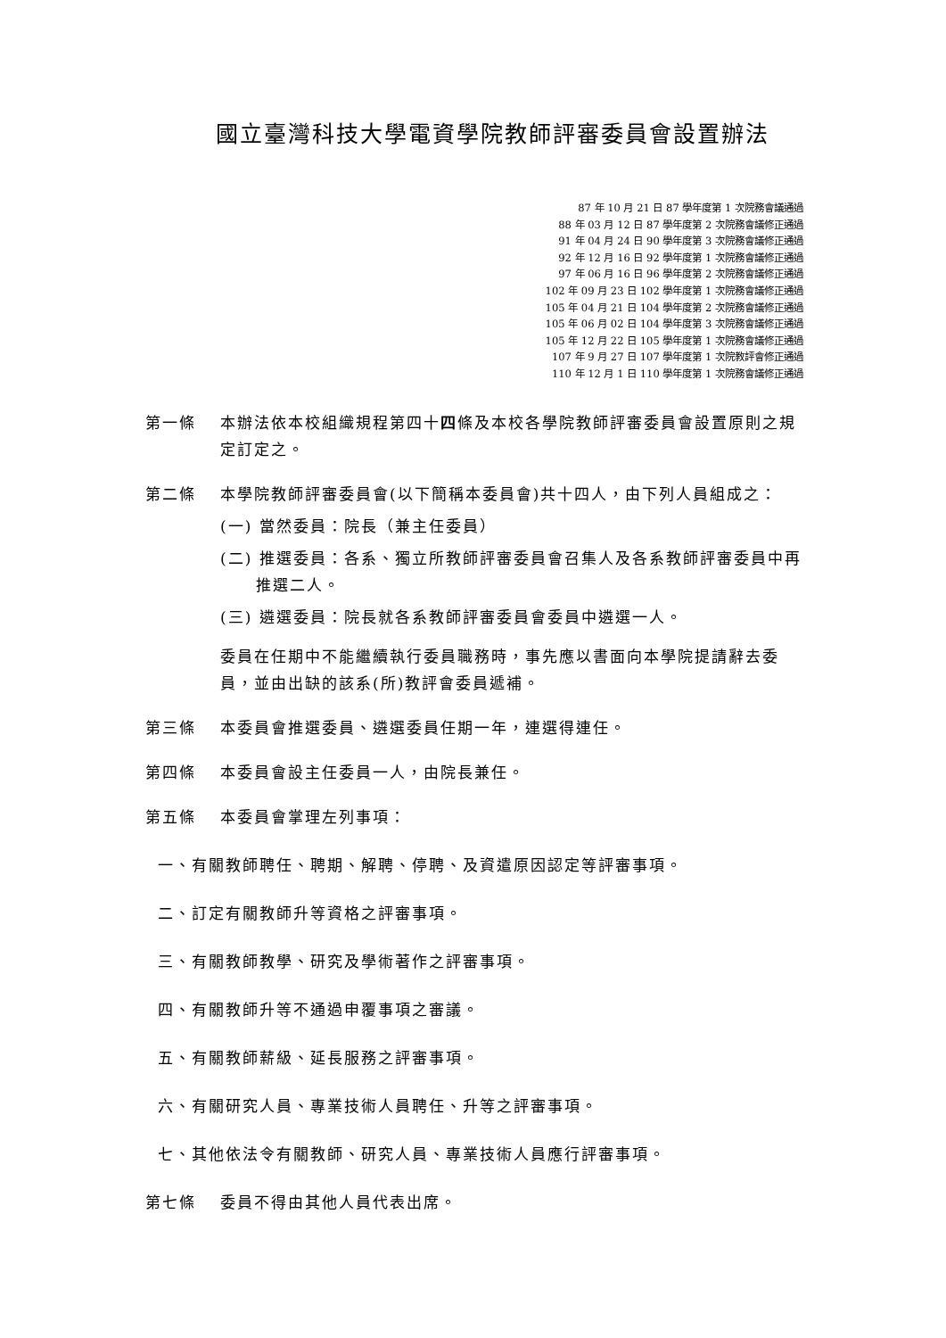國立臺灣科技大學電資學院教師評審委員會設置辦法
87 年 10 月 21 日 87 學年度第 1 次院務會議通過
88 年 03 月 12 日 87 學年度第 2 次院務會議修正通過
91 年 04 月 24 日 90 學年度第 3 次院務會議修正通過
92 年 12 月 16 日 92 學年度第 1 次院務會議修正通過
97 年 06 月 16 日 96 學年度第 2 次院務會議修正通過
102 年 09 月 23 日 102 學年度第 1 次院務會議修正通過
105 年 04 月 21 日 104 學年度第 2 次院務會議修正通過
105 年 06 月 02 日 104 學年度第 3 次院務會議修正通過
105 年 12 月 22 日 105 學年度第 1 次院務會議修正通過
107 年 9 月 27 日 107 學年度第 1 次院教評會修正通過
110 年 12 月 1 日 110 學年度第 1 次院務會議修正通過
第一條 本辦法依本校組織規程第四十四條及本校各學院教師評審委員會設置原則之規定訂定之。
第二條 本學院教師評審委員會(以下簡稱本委員會)共十四人，由下列人員組成之：
(一) 當然委員：院長（兼主任委員）
(二) 推選委員：各系、獨立所教師評審委員會召集人及各系教師評審委員中再推選二人。
(三) 遴選委員：院長就各系教師評審委員會委員中遴選一人。
委員在任期中不能繼續執行委員職務時，事先應以書面向本學院提請辭去委員，並由出缺的該系(所)教評會委員遞補。
第三條 本委員會推選委員、遴選委員任期一年，連選得連任。
第四條 本委員會設主任委員一人，由院長兼任。
第五條 本委員會掌理左列事項：
一、有關教師聘任、聘期、解聘、停聘、及資遣原因認定等評審事項。
二、訂定有關教師升等資格之評審事項。
三、有關教師教學、研究及學術著作之評審事項。
四、有關教師升等不通過申覆事項之審議。
五、有關教師薪級、延長服務之評審事項。
六、有關研究人員、專業技術人員聘任、升等之評審事項。
七、其他依法令有關教師、研究人員、專業技術人員應行評審事項。
第七條 委員不得由其他人員代表出席。